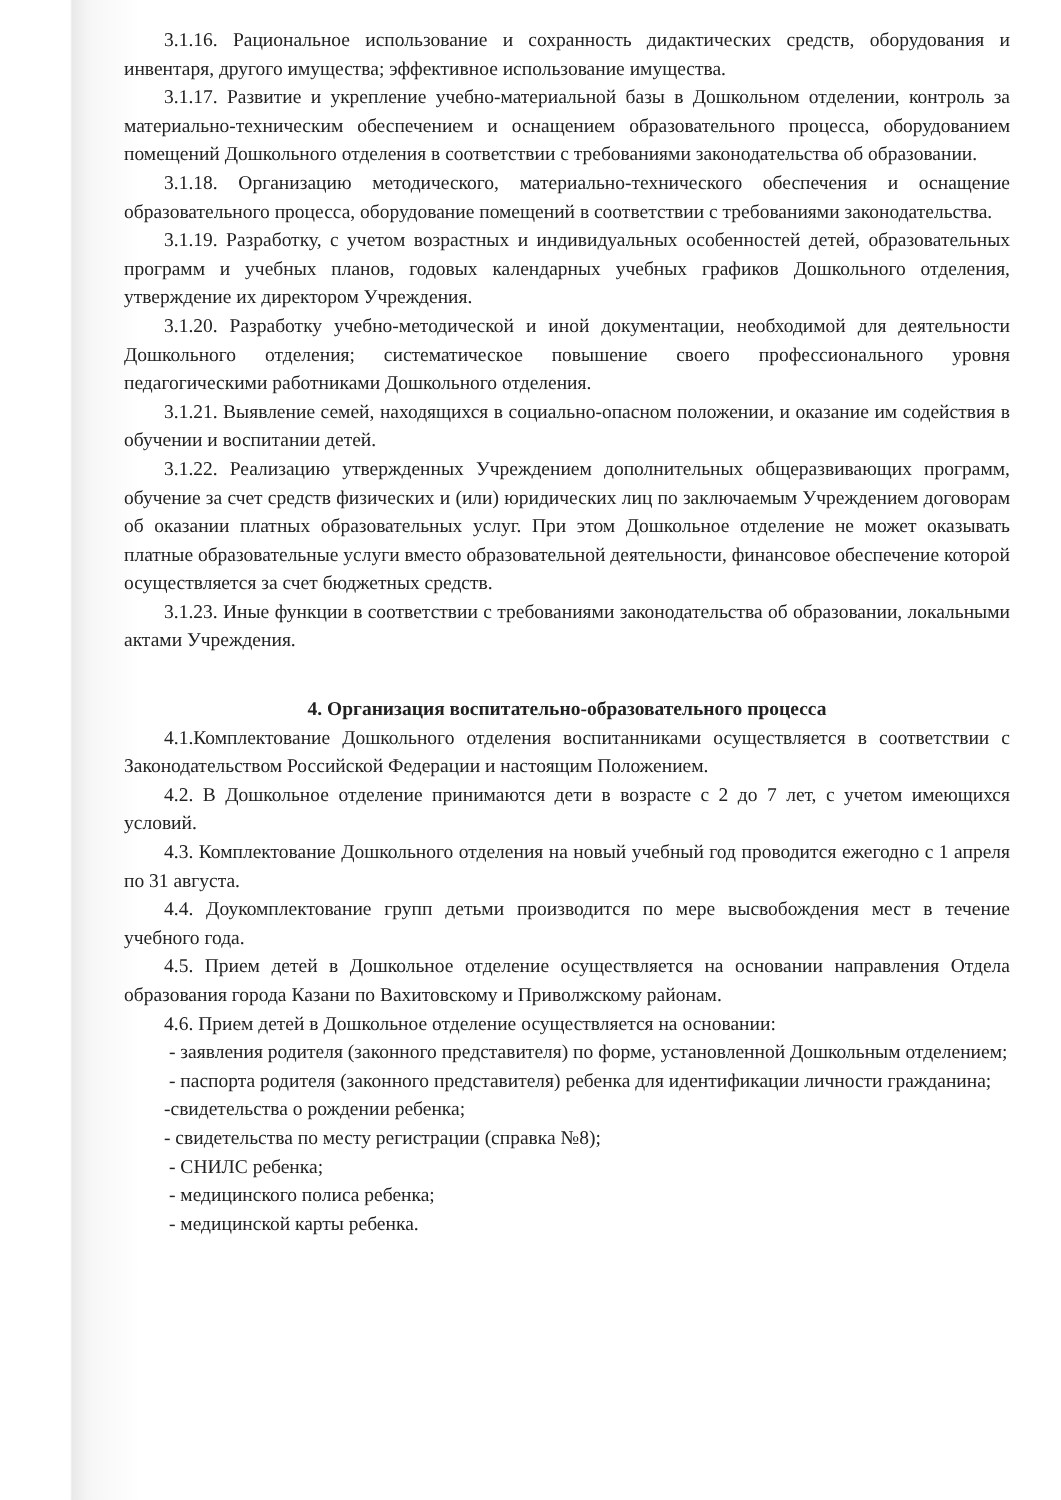3.1.16. Рациональное использование и сохранность дидактических средств, оборудования и инвентаря, другого имущества; эффективное использование имущества.
3.1.17. Развитие и укрепление учебно-материальной базы в Дошкольном отделении, контроль за материально-техническим обеспечением и оснащением образовательного процесса, оборудованием помещений Дошкольного отделения в соответствии с требованиями законодательства об образовании.
3.1.18. Организацию методического, материально-технического обеспечения и оснащение образовательного процесса, оборудование помещений в соответствии с требованиями законодательства.
3.1.19. Разработку, с учетом возрастных и индивидуальных особенностей детей, образовательных программ и учебных планов, годовых календарных учебных графиков Дошкольного отделения, утверждение их директором Учреждения.
3.1.20. Разработку учебно-методической и иной документации, необходимой для деятельности Дошкольного отделения; систематическое повышение своего профессионального уровня педагогическими работниками Дошкольного отделения.
3.1.21. Выявление семей, находящихся в социально-опасном положении, и оказание им содействия в обучении и воспитании детей.
3.1.22. Реализацию утвержденных Учреждением дополнительных общеразвивающих программ, обучение за счет средств физических и (или) юридических лиц по заключаемым Учреждением договорам об оказании платных образовательных услуг. При этом Дошкольное отделение не может оказывать платные образовательные услуги вместо образовательной деятельности, финансовое обеспечение которой осуществляется за счет бюджетных средств.
3.1.23. Иные функции в соответствии с требованиями законодательства об образовании, локальными актами Учреждения.
4. Организация воспитательно-образовательного процесса
4.1.Комплектование Дошкольного отделения воспитанниками осуществляется в соответствии с Законодательством Российской Федерации и настоящим Положением.
4.2. В Дошкольное отделение принимаются дети в возрасте с 2 до 7 лет, с учетом имеющихся условий.
4.3. Комплектование Дошкольного отделения на новый учебный год проводится ежегодно с 1 апреля по 31 августа.
4.4. Доукомплектование групп детьми производится по мере высвобождения мест в течение учебного года.
4.5. Прием детей в Дошкольное отделение осуществляется на основании направления Отдела образования города Казани по Вахитовскому и Приволжскому районам.
4.6. Прием детей в Дошкольное отделение осуществляется на основании:
- заявления родителя (законного представителя) по форме, установленной Дошкольным отделением;
- паспорта родителя (законного представителя) ребенка для идентификации личности гражданина;
-свидетельства о рождении ребенка;
- свидетельства по месту регистрации (справка №8);
- СНИЛС ребенка;
- медицинского полиса ребенка;
- медицинской карты ребенка.